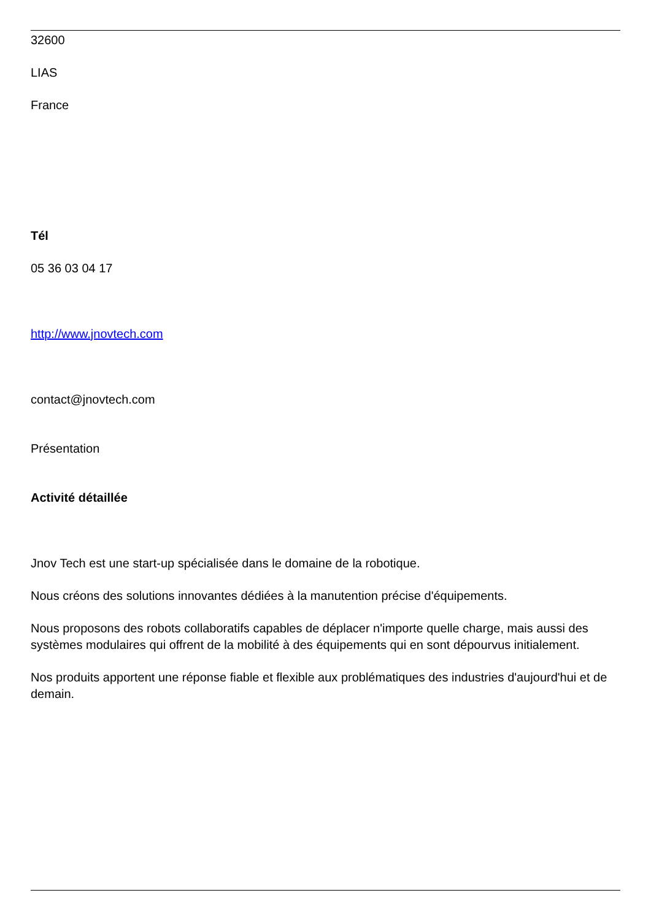32600
LIAS
France
Tél
05 36 03 04 17
http://www.jnovtech.com
contact@jnovtech.com
Présentation
Activité détaillée
Jnov Tech est une start-up spécialisée dans le domaine de la robotique.
Nous créons des solutions innovantes dédiées à la manutention précise d'équipements.
Nous proposons des robots collaboratifs capables de déplacer n'importe quelle charge, mais aussi des systèmes modulaires qui offrent de la mobilité à des équipements qui en sont dépourvus initialement.
Nos produits apportent une réponse fiable et flexible aux problématiques des industries d'aujourd'hui et de demain.